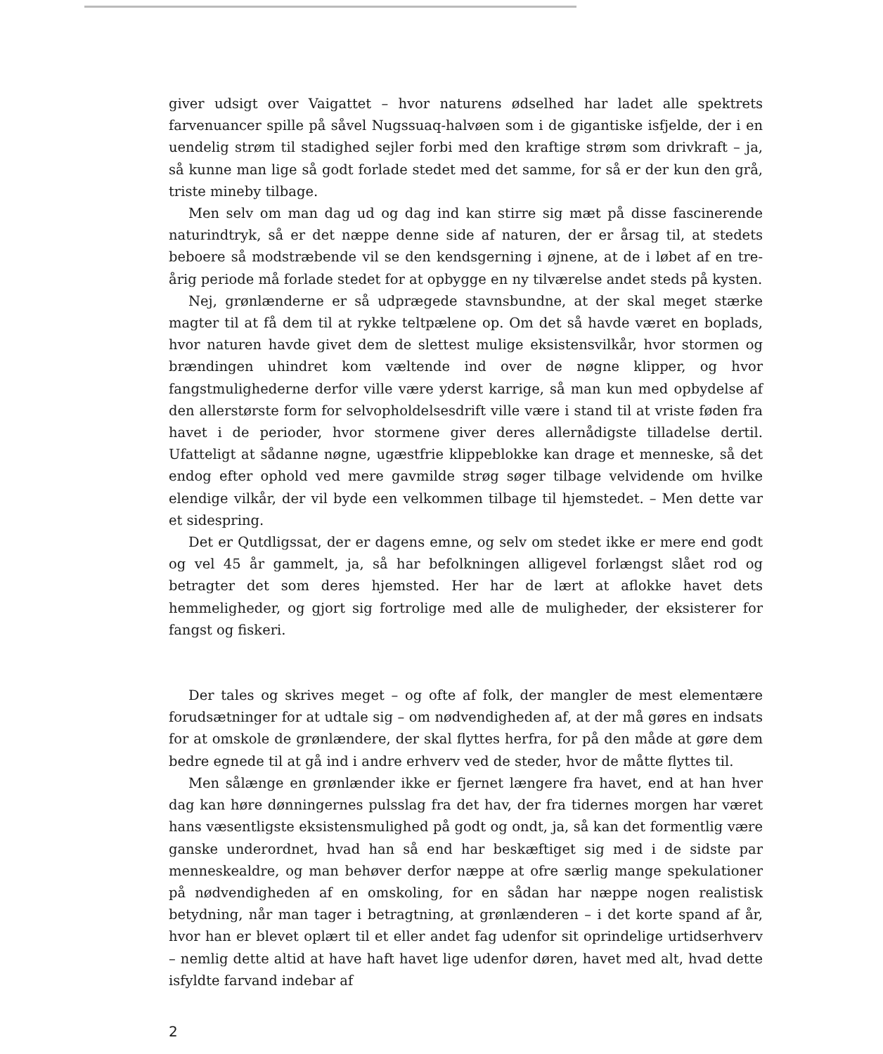giver udsigt over Vaigattet – hvor naturens ødselhed har ladet alle spektrets farvenuancer spille på såvel Nugssuaq-halvøen som i de gigantiske isfjelde, der i en uendelig strøm til stadighed sejler forbi med den kraftige strøm som drivkraft – ja, så kunne man lige så godt forlade stedet med det samme, for så er der kun den grå, triste mineby tilbage.
Men selv om man dag ud og dag ind kan stirre sig mæt på disse fascinerende naturindtryk, så er det næppe denne side af naturen, der er årsag til, at stedets beboere så modstræbende vil se den kendsgerning i øjnene, at de i løbet af en tre-årig periode må forlade stedet for at opbygge en ny tilværelse andet steds på kysten.
Nej, grønlænderne er så udprægede stavnsbundne, at der skal meget stærke magter til at få dem til at rykke teltpælene op. Om det så havde været en boplads, hvor naturen havde givet dem de slettest mulige eksistensvilkår, hvor stormen og brændingen uhindret kom væltende ind over de nøgne klipper, og hvor fangstmulighederne derfor ville være yderst karrige, så man kun med opbydelse af den allerstørste form for selvopholdelsesdrift ville være i stand til at vriste føden fra havet i de perioder, hvor stormene giver deres allernådigste tilladelse dertil. Ufatteligt at sådanne nøgne, ugæstfrie klippeblokke kan drage et menneske, så det endog efter ophold ved mere gavmilde strøg søger tilbage velvidende om hvilke elendige vilkår, der vil byde een velkommen tilbage til hjemstedet. – Men dette var et sidespring.
Det er Qutdligssat, der er dagens emne, og selv om stedet ikke er mere end godt og vel 45 år gammelt, ja, så har befolkningen alligevel forlængst slået rod og betragter det som deres hjemsted. Her har de lært at aflokke havet dets hemmeligheder, og gjort sig fortrolige med alle de muligheder, der eksisterer for fangst og fiskeri.
Der tales og skrives meget – og ofte af folk, der mangler de mest elementære forudsætninger for at udtale sig – om nødvendigheden af, at der må gøres en indsats for at omskole de grønlændere, der skal flyttes herfra, for på den måde at gøre dem bedre egnede til at gå ind i andre erhverv ved de steder, hvor de måtte flyttes til.
Men sålænge en grønlænder ikke er fjernet længere fra havet, end at han hver dag kan høre dønningernes pulsslag fra det hav, der fra tidernes morgen har været hans væsentligste eksistensmulighed på godt og ondt, ja, så kan det formentlig være ganske underordnet, hvad han så end har beskæftiget sig med i de sidste par menneskealdre, og man behøver derfor næppe at ofre særlig mange spekulationer på nødvendigheden af en omskoling, for en sådan har næppe nogen realistisk betydning, når man tager i betragtning, at grønlænderen – i det korte spand af år, hvor han er blevet oplært til et eller andet fag udenfor sit oprindelige urtidserhverv – nemlig dette altid at have haft havet lige udenfor døren, havet med alt, hvad dette isfyldte farvand indebar af
2